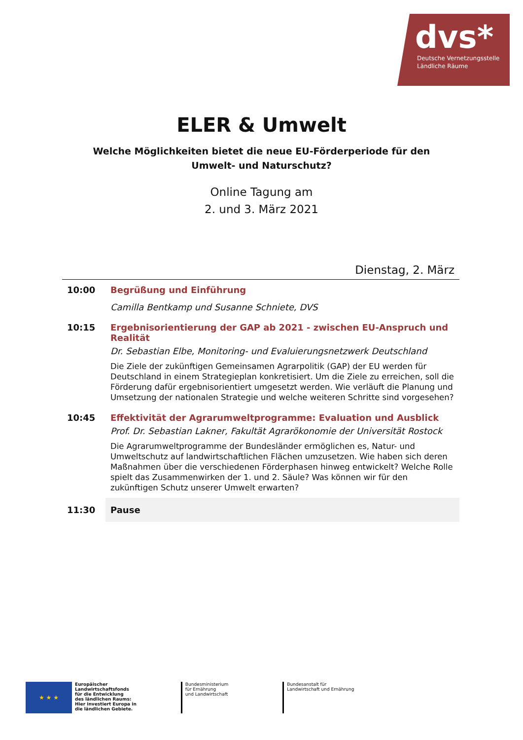dvs*
Deutsche Vernetzungsstelle
Ländliche Räume
ELER & Umwelt
Welche Möglichkeiten bietet die neue EU-Förderperiode für den
Umwelt- und Naturschutz?
Online Tagung am
2. und 3. März 2021
Dienstag, 2. März
| 10:00 | Begrüßung und Einführung Camilla Bentkamp und Susanne Schniete, DVS |
| 10:15 | Ergebnisorientierung der GAP ab 2021 - zwischen EU-Anspruch und Realität Dr. Sebastian Elbe, Monitoring- und Evaluierungsnetzwerk Deutschland Die Ziele der zukünftigen Gemeinsamen Agrarpolitik (GAP) der EU werden für Deutschland in einem Strategieplan konkretisiert. Um die Ziele zu erreichen, soll die Förderung dafür ergebnisorientiert umgesetzt werden. Wie verläuft die Planung und Umsetzung der nationalen Strategie und welche weiteren Schritte sind vorgesehen? |
| 10:45 | Effektivität der Agrarumweltprogramme: Evaluation und Ausblick Prof. Dr. Sebastian Lakner, Fakultät Agrarökonomie der Universität Rostock Die Agrarumweltprogramme der Bundesländer ermöglichen es, Natur- und Umweltschutz auf landwirtschaftlichen Flächen umzusetzen. Wie haben sich deren Maßnahmen über die verschiedenen Förderphasen hinweg entwickelt? Welche Rolle spielt das Zusammenwirken der 1. und 2. Säule? Was können wir für den zukünftigen Schutz unserer Umwelt erwarten? |
| 11:30 | Pause |
★ ★ ★
Europäischer
Landwirtschaftsfonds
für die Entwicklung
des ländlichen Raums:
Hier investiert Europa in
die ländlichen Gebiete.
Bundesministerium
für Ernährung
und Landwirtschaft
Bundesanstalt für
Landwirtschaft und Ernährung